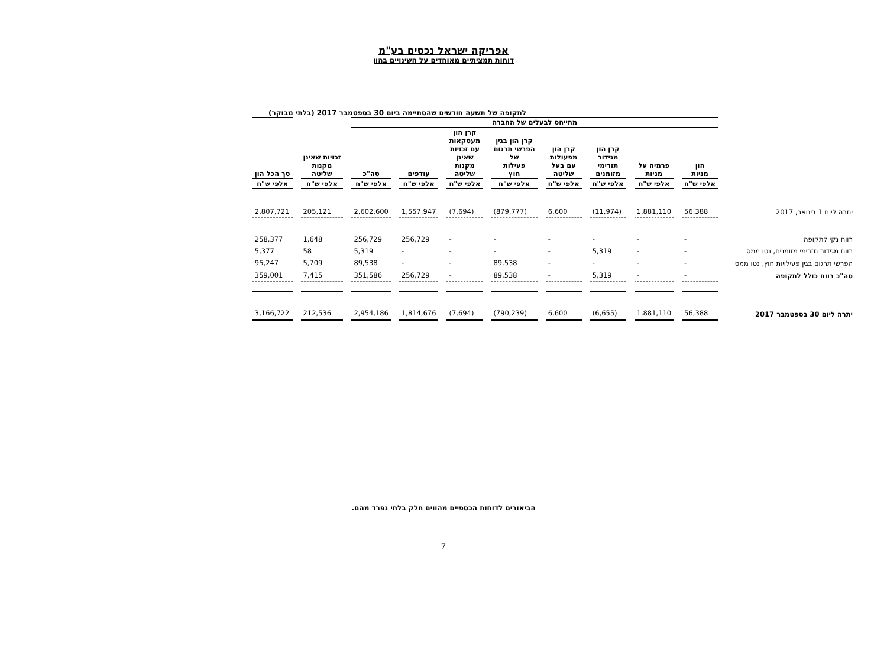אפריקה ישראל נכסים בע"מ
דוחות תמציתיים מאוחדים על השינויים בהון
לתקופה של תשעה חודשים שהסתיימה ביום 30 בספטמבר 2017 (בלתי מבוקר)
| | מתייחס לבעלים של החברה | | | | | | | | | |
| --- | --- | --- | --- | --- | --- | --- | --- | --- | --- | --- |
| | הון מניות | פרמיה על מניות | קרן הון מגידור תזרימי מזומנים | קרן הון מפעולות עם בעל שליטה | קרן הון בגין הפרשי תרגום של פעילות חוץ | קרן הון מעסקאות עם זכויות שאינן מקנות שליטה | עודפים | סה"כ | זכויות שאינן מקנות שליטה | סך הכל הון |
| | אלפי ש"ח | אלפי ש"ח | אלפי ש"ח | אלפי ש"ח | אלפי ש"ח | אלפי ש"ח | אלפי ש"ח | אלפי ש"ח | אלפי ש"ח | אלפי ש"ח |
| יתרה ליום 1 בינואר, 2017 | 56,388 | 1,881,110 | (11,974) | 6,600 | (879,777) | (7,694) | 1,557,947 | 2,602,600 | 205,121 | 2,807,721 |
| רווח נקי לתקופה | - | - | - | - | - | - | 256,729 | 256,729 | 1,648 | 258,377 |
| רווח מגידור תזרימי מזומנים, נטו ממס | - | - | 5,319 | - | - | - | - | 5,319 | 58 | 5,377 |
| הפרשי תרגום בגין פעילויות חוץ, נטו ממס | - | - | - | - | 89,538 | - | - | 89,538 | 5,709 | 95,247 |
| סה"כ רווח כולל לתקופה | - | - | 5,319 | - | 89,538 | - | 256,729 | 351,586 | 7,415 | 359,001 |
| יתרה ליום 30 בספטמבר 2017 | 56,388 | 1,881,110 | (6,655) | 6,600 | (790,239) | (7,694) | 1,814,676 | 2,954,186 | 212,536 | 3,166,722 |
הביאורים לדוחות הכספיים מהווים חלק בלתי נפרד מהם.
7